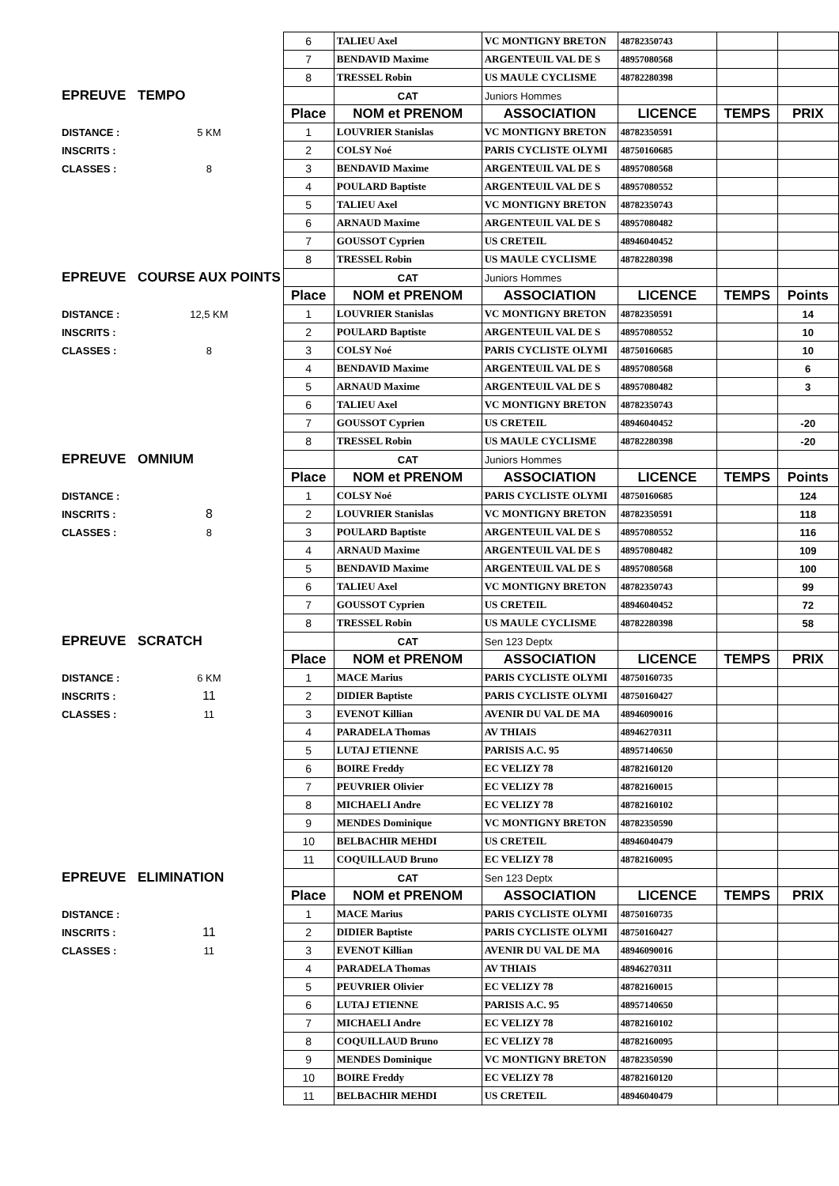| | | 6 | TALIEU Axel | VC MONTIGNY BRETON | 48782350743 | | |
| | | 7 | BENDAVID Maxime | ARGENTEUIL VAL DE S | 48957080568 | | |
| | | 8 | TRESSEL Robin | US MAULE CYCLISME | 48782280398 | | |
| EPREUVE | TEMPO | | CAT | Juniors Hommes | | | |
| | | Place | NOM et PRENOM | ASSOCIATION | LICENCE | TEMPS | PRIX |
| DISTANCE : | 5 KM | 1 | LOUVRIER Stanislas | VC MONTIGNY BRETON | 48782350591 | | |
| INSCRITS : | | 2 | COLSY Noé | PARIS CYCLISTE OLYMI | 48750160685 | | |
| CLASSES : | 8 | 3 | BENDAVID Maxime | ARGENTEUIL VAL DE S | 48957080568 | | |
| | | 4 | POULARD Baptiste | ARGENTEUIL VAL DE S | 48957080552 | | |
| | | 5 | TALIEU Axel | VC MONTIGNY BRETON | 48782350743 | | |
| | | 6 | ARNAUD Maxime | ARGENTEUIL VAL DE S | 48957080482 | | |
| | | 7 | GOUSSOT Cyprien | US CRETEIL | 48946040452 | | |
| | | 8 | TRESSEL Robin | US MAULE CYCLISME | 48782280398 | | |
| EPREUVE | COURSE AUX POINTS | | CAT | Juniors Hommes | | | |
| | | Place | NOM et PRENOM | ASSOCIATION | LICENCE | TEMPS | Points |
| DISTANCE : | 12,5 KM | 1 | LOUVRIER Stanislas | VC MONTIGNY BRETON | 48782350591 | | 14 |
| INSCRITS : | | 2 | POULARD Baptiste | ARGENTEUIL VAL DE S | 48957080552 | | 10 |
| CLASSES : | 8 | 3 | COLSY Noé | PARIS CYCLISTE OLYMI | 48750160685 | | 10 |
| | | 4 | BENDAVID Maxime | ARGENTEUIL VAL DE S | 48957080568 | | 6 |
| | | 5 | ARNAUD Maxime | ARGENTEUIL VAL DE S | 48957080482 | | 3 |
| | | 6 | TALIEU Axel | VC MONTIGNY BRETON | 48782350743 | | |
| | | 7 | GOUSSOT Cyprien | US CRETEIL | 48946040452 | | -20 |
| | | 8 | TRESSEL Robin | US MAULE CYCLISME | 48782280398 | | -20 |
| EPREUVE | OMNIUM | | CAT | Juniors Hommes | | | |
| | | Place | NOM et PRENOM | ASSOCIATION | LICENCE | TEMPS | Points |
| DISTANCE : | | 1 | COLSY Noé | PARIS CYCLISTE OLYMI | 48750160685 | | 124 |
| INSCRITS : | 8 | 2 | LOUVRIER Stanislas | VC MONTIGNY BRETON | 48782350591 | | 118 |
| CLASSES : | 8 | 3 | POULARD Baptiste | ARGENTEUIL VAL DE S | 48957080552 | | 116 |
| | | 4 | ARNAUD Maxime | ARGENTEUIL VAL DE S | 48957080482 | | 109 |
| | | 5 | BENDAVID Maxime | ARGENTEUIL VAL DE S | 48957080568 | | 100 |
| | | 6 | TALIEU Axel | VC MONTIGNY BRETON | 48782350743 | | 99 |
| | | 7 | GOUSSOT Cyprien | US CRETEIL | 48946040452 | | 72 |
| | | 8 | TRESSEL Robin | US MAULE CYCLISME | 48782280398 | | 58 |
| EPREUVE | SCRATCH | | CAT | Sen 123 Deptx | | | |
| | | Place | NOM et PRENOM | ASSOCIATION | LICENCE | TEMPS | PRIX |
| DISTANCE : | 6 KM | 1 | MACE Marius | PARIS CYCLISTE OLYMI | 48750160735 | | |
| INSCRITS : | 11 | 2 | DIDIER Baptiste | PARIS CYCLISTE OLYMI | 48750160427 | | |
| CLASSES : | 11 | 3 | EVENOT Killian | AVENIR DU VAL DE MA | 48946090016 | | |
| | | 4 | PARADELA Thomas | AV THIAIS | 48946270311 | | |
| | | 5 | LUTAJ ETIENNE | PARISIS A.C. 95 | 48957140650 | | |
| | | 6 | BOIRE Freddy | EC VELIZY 78 | 48782160120 | | |
| | | 7 | PEUVRIER Olivier | EC VELIZY 78 | 48782160015 | | |
| | | 8 | MICHAELI Andre | EC VELIZY 78 | 48782160102 | | |
| | | 9 | MENDES Dominique | VC MONTIGNY BRETON | 48782350590 | | |
| | | 10 | BELBACHIR MEHDI | US CRETEIL | 48946040479 | | |
| | | 11 | COQUILLAUD Bruno | EC VELIZY 78 | 48782160095 | | |
| EPREUVE | ELIMINATION | | CAT | Sen 123 Deptx | | | |
| | | Place | NOM et PRENOM | ASSOCIATION | LICENCE | TEMPS | PRIX |
| DISTANCE : | | 1 | MACE Marius | PARIS CYCLISTE OLYMI | 48750160735 | | |
| INSCRITS : | 11 | 2 | DIDIER Baptiste | PARIS CYCLISTE OLYMI | 48750160427 | | |
| CLASSES : | 11 | 3 | EVENOT Killian | AVENIR DU VAL DE MA | 48946090016 | | |
| | | 4 | PARADELA Thomas | AV THIAIS | 48946270311 | | |
| | | 5 | PEUVRIER Olivier | EC VELIZY 78 | 48782160015 | | |
| | | 6 | LUTAJ ETIENNE | PARISIS A.C. 95 | 48957140650 | | |
| | | 7 | MICHAELI Andre | EC VELIZY 78 | 48782160102 | | |
| | | 8 | COQUILLAUD Bruno | EC VELIZY 78 | 48782160095 | | |
| | | 9 | MENDES Dominique | VC MONTIGNY BRETON | 48782350590 | | |
| | | 10 | BOIRE Freddy | EC VELIZY 78 | 48782160120 | | |
| | | 11 | BELBACHIR MEHDI | US CRETEIL | 48946040479 | | |